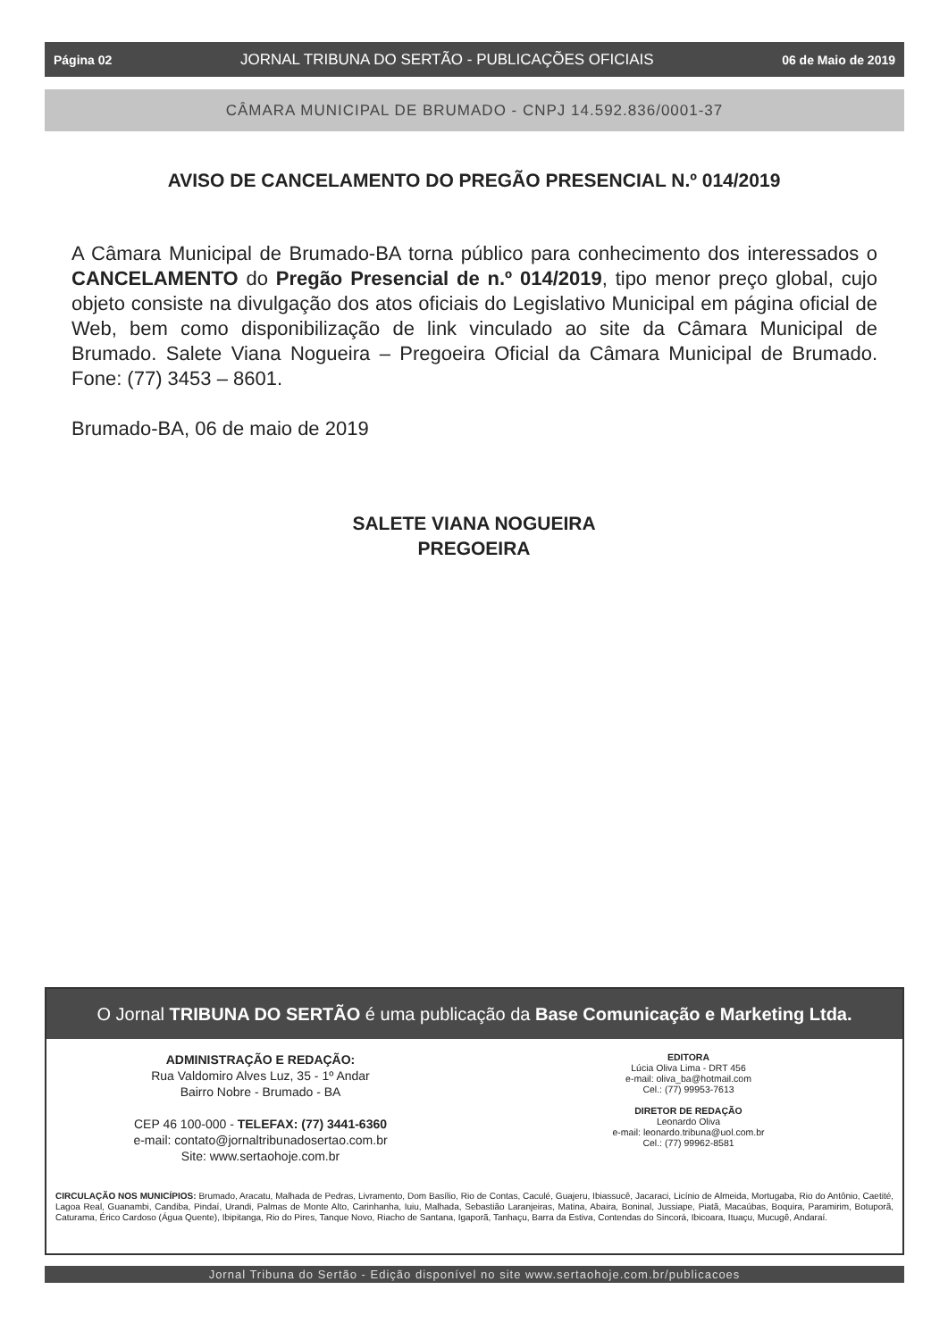Página 02 JORNAL TRIBUNA DO SERTÃO - PUBLICAÇÕES OFICIAIS 06 de Maio de 2019
CÂMARA MUNICIPAL DE BRUMADO - CNPJ 14.592.836/0001-37
AVISO DE CANCELAMENTO DO PREGÃO PRESENCIAL N.º 014/2019
A Câmara Municipal de Brumado-BA torna público para conhecimento dos interessados o CANCELAMENTO do Pregão Presencial de n.º 014/2019, tipo menor preço global, cujo objeto consiste na divulgação dos atos oficiais do Legislativo Municipal em página oficial de Web, bem como disponibilização de link vinculado ao site da Câmara Municipal de Brumado. Salete Viana Nogueira – Pregoeira Oficial da Câmara Municipal de Brumado. Fone: (77) 3453 – 8601.
Brumado-BA, 06 de maio de 2019
SALETE VIANA NOGUEIRA
PREGOEIRA
O Jornal TRIBUNA DO SERTÃO é uma publicação da Base Comunicação e Marketing Ltda.
ADMINISTRAÇÃO E REDAÇÃO:
Rua Valdomiro Alves Luz, 35 - 1º Andar
Bairro Nobre - Brumado - BA
CEP 46 100-000 - TELEFAX: (77) 3441-6360
e-mail: contato@jornaltribunadosertao.com.br
Site: www.sertaohoje.com.br
EDITORA
Lúcia Oliva Lima - DRT 456
e-mail: oliva_ba@hotmail.com
Cel.: (77) 99953-7613
DIRETOR DE REDAÇÃO
Leonardo Oliva
e-mail: leonardo.tribuna@uol.com.br
Cel.: (77) 99962-8581
CIRCULAÇÃO NOS MUNICÍPIOS: Brumado, Aracatu, Malhada de Pedras, Livramento, Dom Basílio, Rio de Contas, Caculé, Guajeru, Ibiassucê, Jacaraci, Licínio de Almeida, Mortugaba, Rio do Antônio, Caetité, Lagoa Real, Guanambi, Candiba, Pindaí, Urandi, Palmas de Monte Alto, Carinhanha, Iuiu, Malhada, Sebastião Laranjeiras, Matina, Abaira, Boninal, Jussiape, Piatã, Macaúbas, Boquira, Paramirim, Botuporã, Caturama, Érico Cardoso (Água Quente), Ibipitanga, Rio do Pires, Tanque Novo, Riacho de Santana, Igaporã, Tanhaçu, Barra da Estiva, Contendas do Sincorá, Ibicoara, Ituaçu, Mucugê, Andaraí.
Jornal Tribuna do Sertão - Edição disponível no site www.sertaohoje.com.br/publicacoes